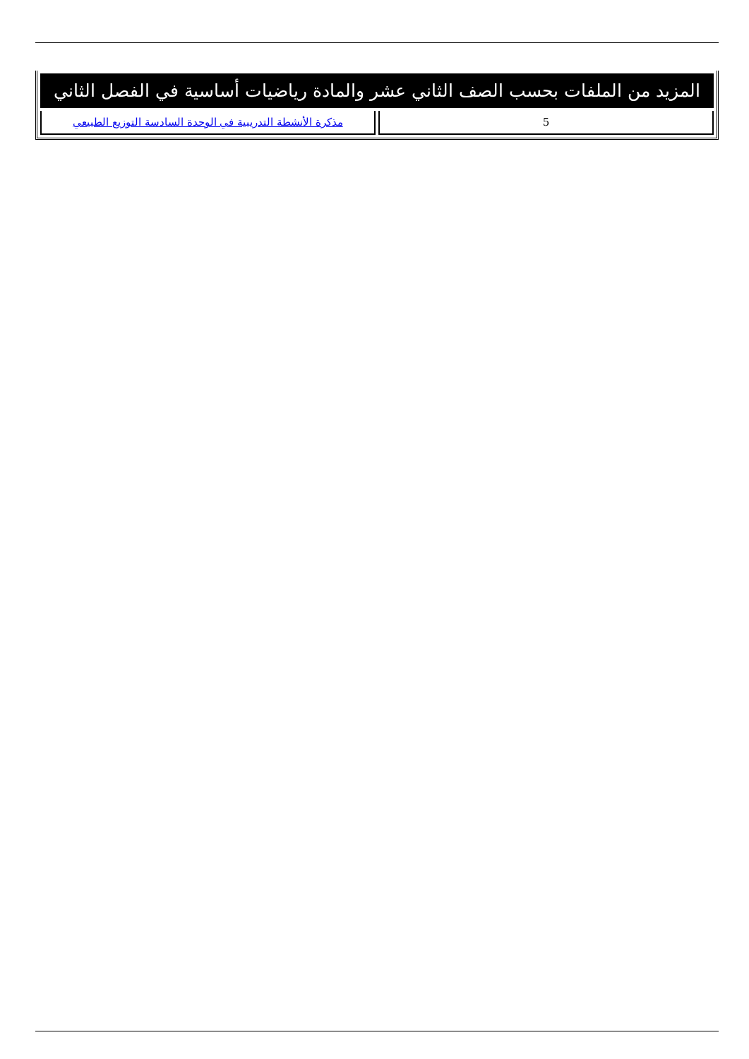| المزيد من الملفات بحسب الصف الثاني عشر والمادة رياضيات أساسية في الفصل الثاني | |
| --- | --- |
| 5 | مذكرة الأنشطة التدريبية في الوحدة السادسة التوزيع الطبيعي |